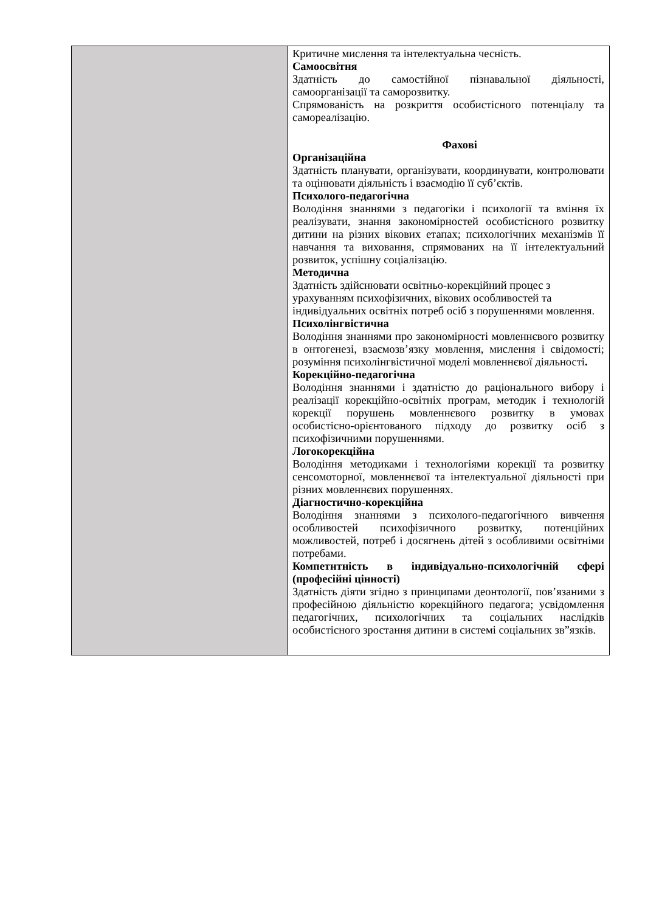| | Критичне мислення та інтелектуальна чесність. Самоосвітня Здатність до самостійної пізнавальної діяльності, самоорганізації та саморозвитку. Спрямованість на розкриття особистісного потенціалу та самореалізацію. Фахові Організаційна Здатність планувати, організувати, координувати, контролювати та оцінювати діяльність і взаємодію її суб’єктів. Психолого-педагогічна Володіння знаннями з педагогіки і психології та вміння їх реалізувати, знання закономірностей особистісного розвитку дитини на різних вікових етапах; психологічних механізмів її навчання та виховання, спрямованих на її інтелектуальний розвиток, успішну соціалізацію. Методична Здатність здійснювати освітньо-корекційний процес з урахуванням психофізичних, вікових особливостей та індивідуальних освітніх потреб осіб з порушеннями мовлення. Психолінгвістична Володіння знаннями про закономірності мовленнєвого розвитку в онтогенезі, взаємозв’язку мовлення, мислення і свідомості; розуміння психолінгвістичної моделі мовленнєвої діяльності . Корекційно-педагогічна Володіння знаннями і здатністю до раціонального вибору і реалізації корекційно-освітніх програм, методик і технологій корекції порушень мовленнєвого розвитку в умовах особистісно-орієнтованого підходу до розвитку осіб з психофізичними порушеннями. Логокорекційна Володіння методиками і технологіями корекції та розвитку сенсомоторної, мовленнєвої та інтелектуальної діяльності при різних мовленнєвих порушеннях. Діагностично-корекційна Володіння знаннями з психолого-педагогічного вивчення особливостей психофізичного розвитку, потенційних можливостей, потреб і досягнень дітей з особливими освітніми потребами. Компетнтність в індивідуально-психологічній сфері (професійні цінності) Здатність діяти згідно з принципами деонтології, пов’язаними з професійною діяльністю корекційного педагога; усвідомлення педагогічних, психологічних та соціальних наслідків особистісного зростання дитини в системі соціальних зв”язків. |